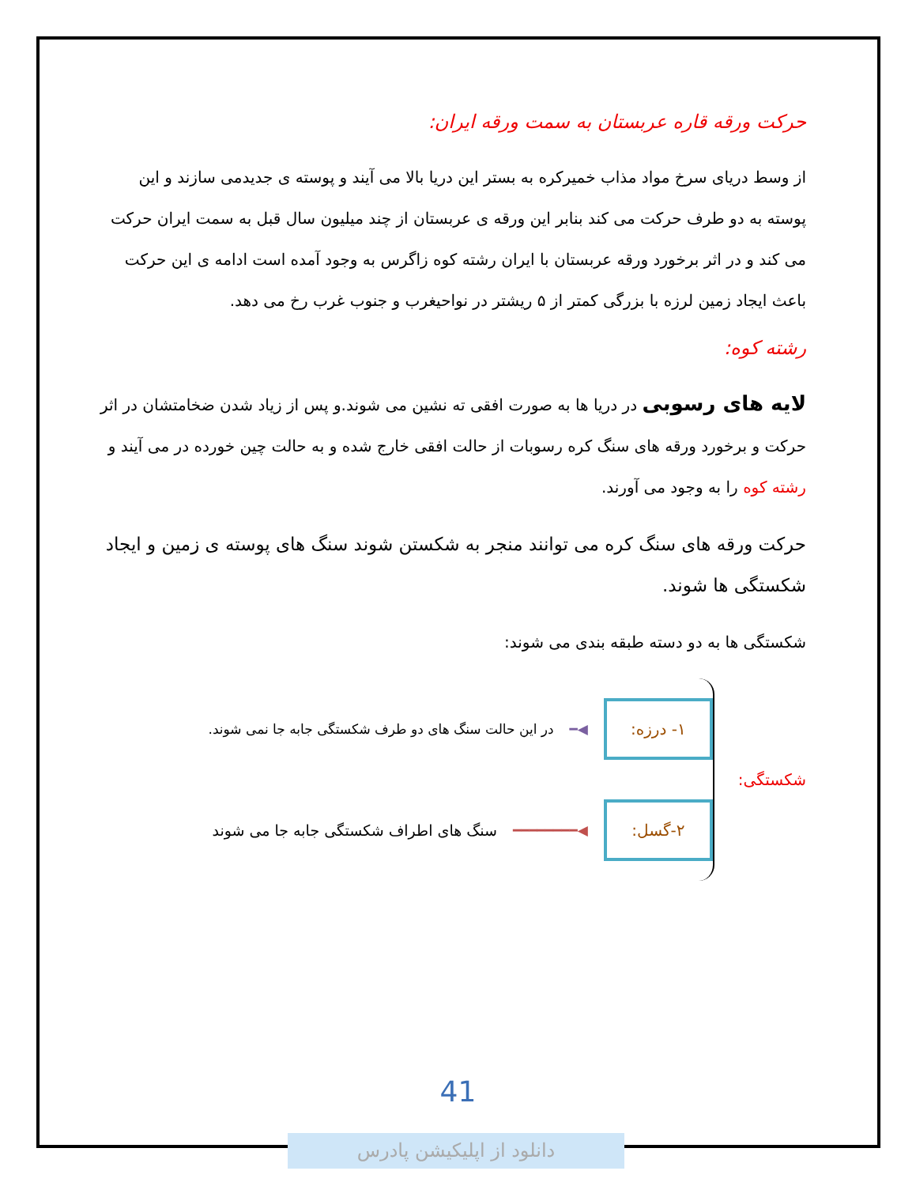حرکت ورقه قاره عربستان به سمت ورقه ایران:
از وسط دریای سرخ مواد مذاب خمیرکره به بستر این دریا بالا می آیند و پوسته ی جدیدمی سازند و این پوسته به دو طرف حرکت می کند بنابر این ورقه ی عربستان از چند میلیون سال قبل به سمت ایران حرکت می کند و در اثر برخورد ورقه عربستان با ایران رشته کوه زاگرس به وجود آمده است ادامه ی این حرکت باعث ایجاد زمین لرزه با بزرگی کمتر از ۵ ریشتر در نواحیغرب و جنوب غرب رخ می دهد.
رشته کوه:
لایه های رسوبی در دریا ها به صورت افقی ته نشین می شوند.و پس از زیاد شدن ضخامتشان در اثر حرکت و برخورد ورقه های سنگ کره رسوبات از حالت افقی خارج شده و به حالت چین خورده در می آیند و رشته کوه را به وجود می آورند.
حرکت ورقه های سنگ کره می توانند منجر به شکستن شوند سنگ های پوسته ی زمین و ایجاد شکستگی ها شوند.
شکستگی ها به دو دسته طبقه بندی می شوند:
شکستگی:
۱- درزه:
◀━ در این حالت سنگ های دو طرف شکستگی جابه جا نمی شوند.
۲-گسل:
◀━━━━━━━━ سنگ های اطراف شکستگی جابه جا می شوند
41
دانلود از اپلیکیشن پادرس